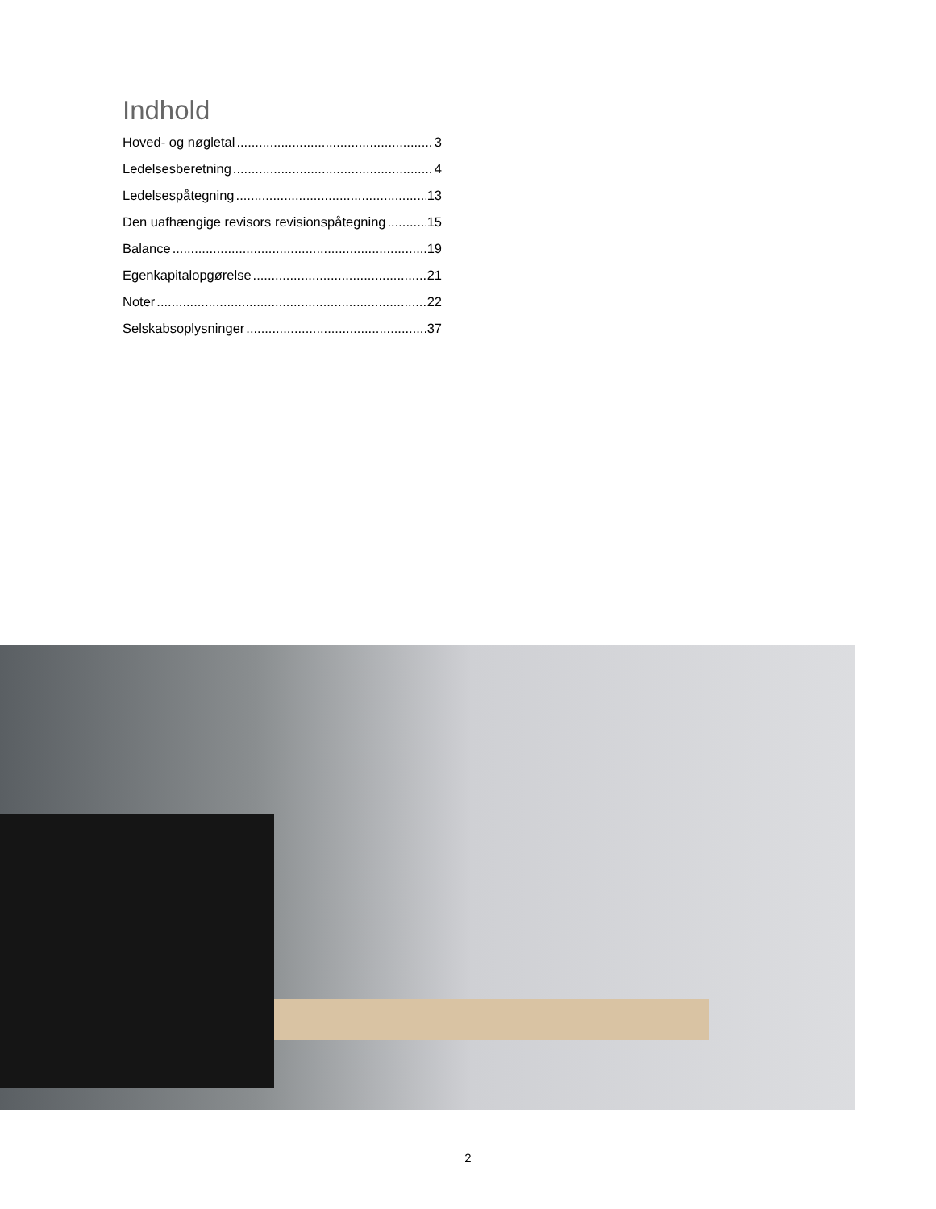Indhold
Hoved- og nøgletal 3
Ledelsesberetning 4
Ledelsespåtegning 13
Den uafhængige revisors revisionspåtegning 15
Balance 19
Egenkapitalopgørelse 21
Noter 22
Selskabsoplysninger 37
2